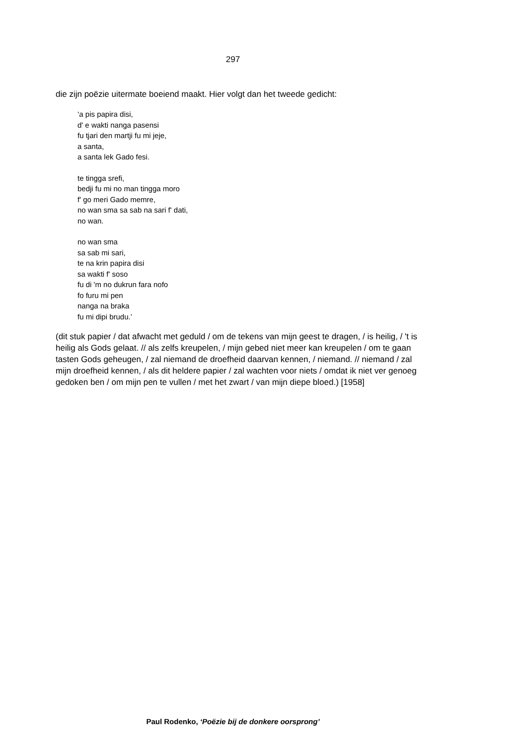297
die zijn poëzie uitermate boeiend maakt. Hier volgt dan het tweede gedicht:
‘a pis papira disi,
d' e wakti nanga pasensi
fu tjari den martji fu mi jeje,
a santa,
a santa lek Gado fesi.
te tingga srefi,
bedji fu mi no man tingga moro
f' go meri Gado memre,
no wan sma sa sab na sari f' dati,
no wan.
no wan sma
sa sab mi sari,
te na krin papira disi
sa wakti f' soso
fu di 'm no dukrun fara nofo
fo furu mi pen
nanga na braka
fu mi dipi brudu.’
(dit stuk papier / dat afwacht met geduld / om de tekens van mijn geest te dragen, / is heilig, / 't is heilig als Gods gelaat. // als zelfs kreupelen, / mijn gebed niet meer kan kreupelen / om te gaan tasten Gods geheugen, / zal niemand de droefheid daarvan kennen, / niemand. // niemand / zal mijn droefheid kennen, / als dit heldere papier / zal wachten voor niets / omdat ik niet ver genoeg gedoken ben / om mijn pen te vullen / met het zwart / van mijn diepe bloed.) [1958]
Paul Rodenko, ‘Poëzie bij de donkere oorsprong’